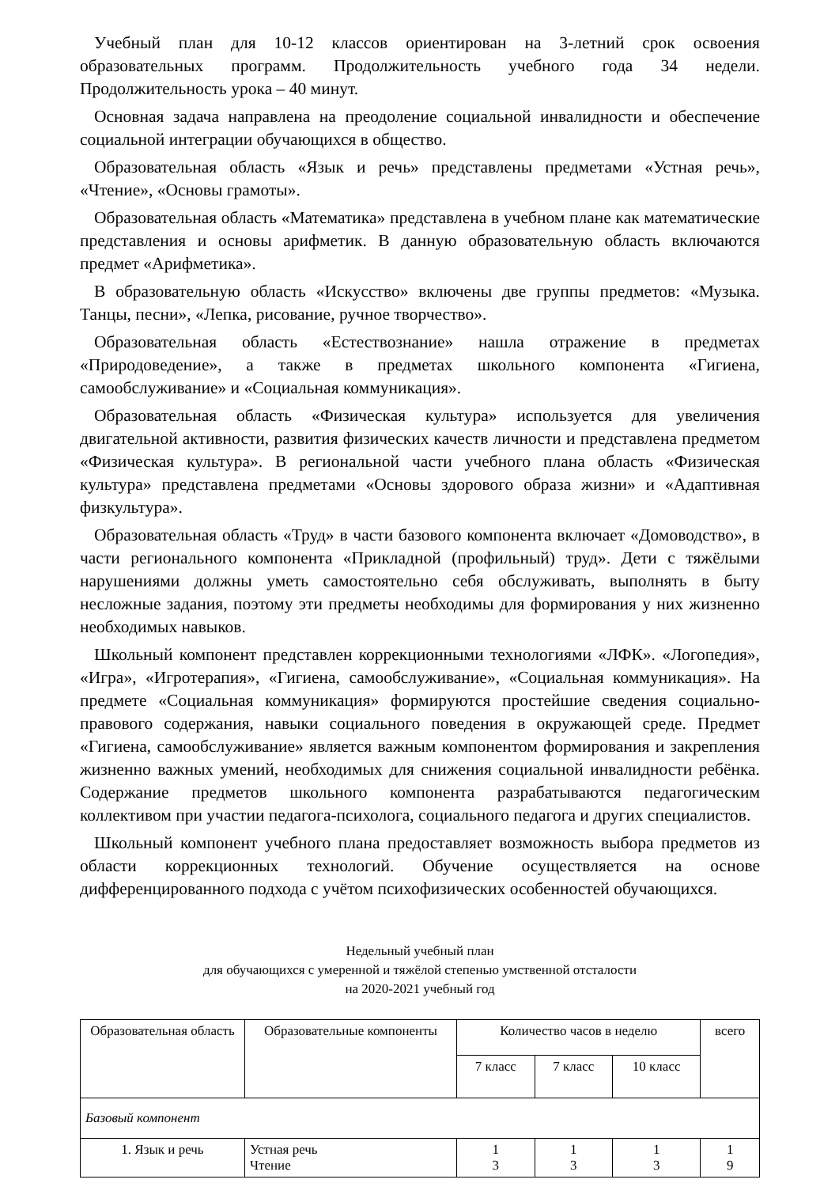Учебный план для 10-12 классов ориентирован на 3-летний срок освоения образовательных программ. Продолжительность учебного года 34 недели. Продолжительность урока – 40 минут.
Основная задача направлена на преодоление социальной инвалидности и обеспечение социальной интеграции обучающихся в общество.
Образовательная область «Язык и речь» представлены предметами «Устная речь», «Чтение», «Основы грамоты».
Образовательная область «Математика» представлена в учебном плане как математические представления и основы арифметик. В данную образовательную область включаются предмет «Арифметика».
В образовательную область «Искусство» включены две группы предметов: «Музыка. Танцы, песни», «Лепка, рисование, ручное творчество».
Образовательная область «Естествознание» нашла отражение в предметах «Природоведение», а также в предметах школьного компонента «Гигиена, самообслуживание» и «Социальная коммуникация».
Образовательная область «Физическая культура» используется для увеличения двигательной активности, развития физических качеств личности и представлена предметом «Физическая культура». В региональной части учебного плана область «Физическая культура» представлена предметами «Основы здорового образа жизни» и «Адаптивная физкультура».
Образовательная область «Труд» в части базового компонента включает «Домоводство», в части регионального компонента «Прикладной (профильный) труд». Дети с тяжёлыми нарушениями должны уметь самостоятельно себя обслуживать, выполнять в быту несложные задания, поэтому эти предметы необходимы для формирования у них жизненно необходимых навыков.
Школьный компонент представлен коррекционными технологиями «ЛФК». «Логопедия», «Игра», «Игротерапия», «Гигиена, самообслуживание», «Социальная коммуникация». На предмете «Социальная коммуникация» формируются простейшие сведения социально-правового содержания, навыки социального поведения в окружающей среде. Предмет «Гигиена, самообслуживание» является важным компонентом формирования и закрепления жизненно важных умений, необходимых для снижения социальной инвалидности ребёнка. Содержание предметов школьного компонента разрабатываются педагогическим коллективом при участии педагога-психолога, социального педагога и других специалистов.
Школьный компонент учебного плана предоставляет возможность выбора предметов из области коррекционных технологий. Обучение осуществляется на основе дифференцированного подхода с учётом психофизических особенностей обучающихся.
Недельный учебный план
для обучающихся с умеренной и тяжёлой степенью умственной отсталости
на 2020-2021 учебный год
| Образовательная область | Образовательные компоненты | Количество часов в неделю | | | всего |
| --- | --- | --- | --- | --- | --- |
| | | 7 класс | 7 класс | 10 класс | |
| Базовый компонент | | | | | |
| 1. Язык и речь | Устная речь Чтение | 1 3 | 1 3 | 1 3 | 1 9 |